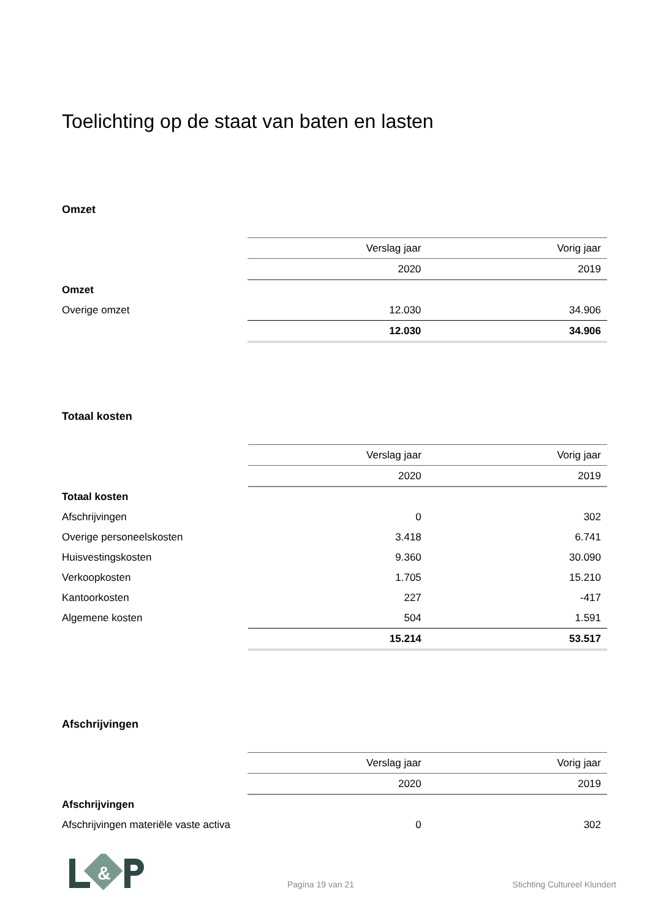Toelichting op de staat van baten en lasten
Omzet
| | Verslag jaar | Vorig jaar |
| | 2020 | 2019 |
| Omzet | | |
| Overige omzet | 12.030 | 34.906 |
| | 12.030 | 34.906 |
Totaal kosten
| | Verslag jaar | Vorig jaar |
| | 2020 | 2019 |
| Totaal kosten | | |
| Afschrijvingen | 0 | 302 |
| Overige personeelskosten | 3.418 | 6.741 |
| Huisvestingskosten | 9.360 | 30.090 |
| Verkoopkosten | 1.705 | 15.210 |
| Kantoorkosten | 227 | -417 |
| Algemene kosten | 504 | 1.591 |
| | 15.214 | 53.517 |
Afschrijvingen
| | Verslag jaar | Vorig jaar |
| | 2020 | 2019 |
| Afschrijvingen | | |
| Afschrijvingen materiële vaste activa | 0 | 302 |
&
Pagina 19 van 21 Stichting Cultureel Klundert